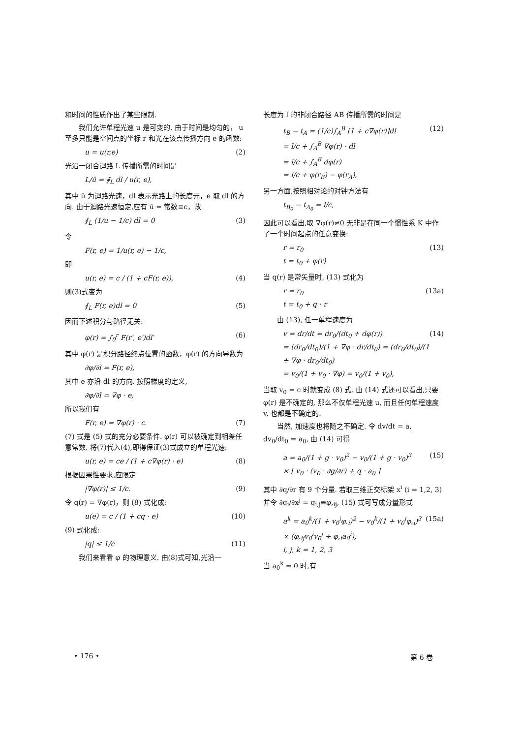和时间的性质作出了某些限制.
我们允许单程光速 u 是可变的. 由于时间是均匀的， u 至多只能是空间点的坐标 r 和光在该点传播方向 e 的函数:
u = u(r,e) (2)
光沿一闭合迴路 L 传播所需的时间是
L/ū = ∮<sub>L</sub> dl / u(r, e),
其中 ū 为迴路光速，dl 表示光路上的长度元，e 取 dl 的方向. 由于迴路光速恒定,应有 ū = 常数≡c，故
∮<sub>L</sub> (1/u − 1/c) dl = 0 (3)
令
F(r, e) = 1/u(r, e) − 1/c,
即
u(r, e) = c / (1 + cF(r, e)), (4)
则(3)式变为
∮<sub>L</sub> F(r, e)dl = 0 (5)
因而下述积分与路径无关:
φ(r) = ∫<sub>0</sub><sup>r</sup> F(r′, e′)dl′ (6)
其中 φ(r) 是积分路径终点位置的函数，φ(r) 的方向导数为
∂φ/∂l = F(r, e),
其中 e 亦沿 dl 的方向. 按照梯度的定义,
∂φ/∂l = ∇φ · e,
所以我们有
F(r, e) = ∇φ(r) · c. (7)
(7) 式是 (5) 式的充分必要条件. φ(r) 可以被确定到相差任意常数. 将(7)代入(4),即得保证(3)式成立的单程光速:
u(r, e) = ce / (1 + c∇φ(r) · e) (8)
根据因果性要求,应限定
|∇φ(r)| ≤ 1/c. (9)
令 q(r) = ∇φ(r)，则 (8) 式化成:
u(e) = c / (1 + cq · e) (10)
(9) 式化成:
|q| ≤ 1/c (11)
我们来看看 φ 的物理意义. 由(8)式可知,光沿一
长度为 l 的非闭合路径 AB 传播所需的时间是
t<sub>B</sub> − t<sub>A</sub> = (1/c)∫<sub>A</sub><sup>B</sup> [1 + c∇φ(r)]dl
= l/c + ∫<sub>A</sub><sup>B</sup> ∇φ(r) · dl
= l/c + ∫<sub>A</sub><sup>B</sup> dφ(r)
= l/c + φ(r<sub>B</sub>) − φ(r<sub>A</sub>), (12)
另一方面,按照相对论的对钟方法有
t<sub>B<sub>0</sub></sub> − t<sub>A<sub>0</sub></sub> = l/c,
因此可以看出,取 ∇φ(r)≠0 无非是在同一个惯性系 K 中作了一个时间起点的任意变换:
r = r<sub>0</sub>
t = t<sub>0</sub> + φ(r) (13)
当 q(r) 是常矢量时, (13) 式化为
r = r<sub>0</sub>
t = t<sub>0</sub> + q · r (13a)
由 (13), 任一单程速度为
v = dr/dt = dr<sub>0</sub>/(dt<sub>0</sub> + dφ(r))
= (dr<sub>0</sub>/dt<sub>0</sub>)/(1 + ∇φ · dr/dt<sub>0</sub>) = (dr<sub>0</sub>/dt<sub>0</sub>)/(1 + ∇φ · dr<sub>0</sub>/dt<sub>0</sub>)
= v<sub>0</sub>/(1 + v<sub>0</sub> · ∇φ) = v<sub>0</sub>/(1 + v<sub>0</sub>), (14)
当取 v<sub>0</sub> = c 时就变成 (8) 式. 由 (14) 式还可以看出,只要 φ(r) 是不确定的, 那么不仅单程光速 u, 而且任何单程速度 v, 也都是不确定的.
当然, 加速度也将随之不确定. 令 dv/dt = a,
dv<sub>0</sub>/dt<sub>0</sub> = a<sub>0</sub>, 由 (14) 可得
a = a<sub>0</sub>/(1 + g · v<sub>0</sub>)<sup>2</sup> − v<sub>0</sub>/(1 + g · v<sub>0</sub>)<sup>3</sup>
× [ v<sub>0</sub> · (v<sub>0</sub> · ∂g/∂r) + q · a<sub>0</sub> ] (15)
其中 ∂q/∂r 有 9 个分量. 若取三维正交标架 x<sup>i</sup> (i = 1,2, 3)并令 ∂q<sub>i</sub>/∂x<sup>j</sup> = q<sub>i,j</sub>≡φ,<sub>ij</sub>, (15) 式可写成分量形式
a<sup>k</sup> = a<sub>0</sub><sup>k</sup>/(1 + v<sub>0</sub><sup>i</sup>φ,<sub>i</sub>)<sup>2</sup> − v<sub>0</sub><sup>k</sup>/(1 + v<sub>0</sub><sup>i</sup>φ,<sub>i</sub>)<sup>3</sup>
× (φ,<sub>ij</sub>v<sub>0</sub><sup>i</sup>v<sub>0</sub><sup>j</sup> + φ,<sub>i</sub>a<sub>0</sub><sup>i</sup>),
i, j, k = 1, 2, 3 (15a)
当 a<sub>0</sub><sup>k</sup> = 0 时,有
• 176 • 第 6 卷